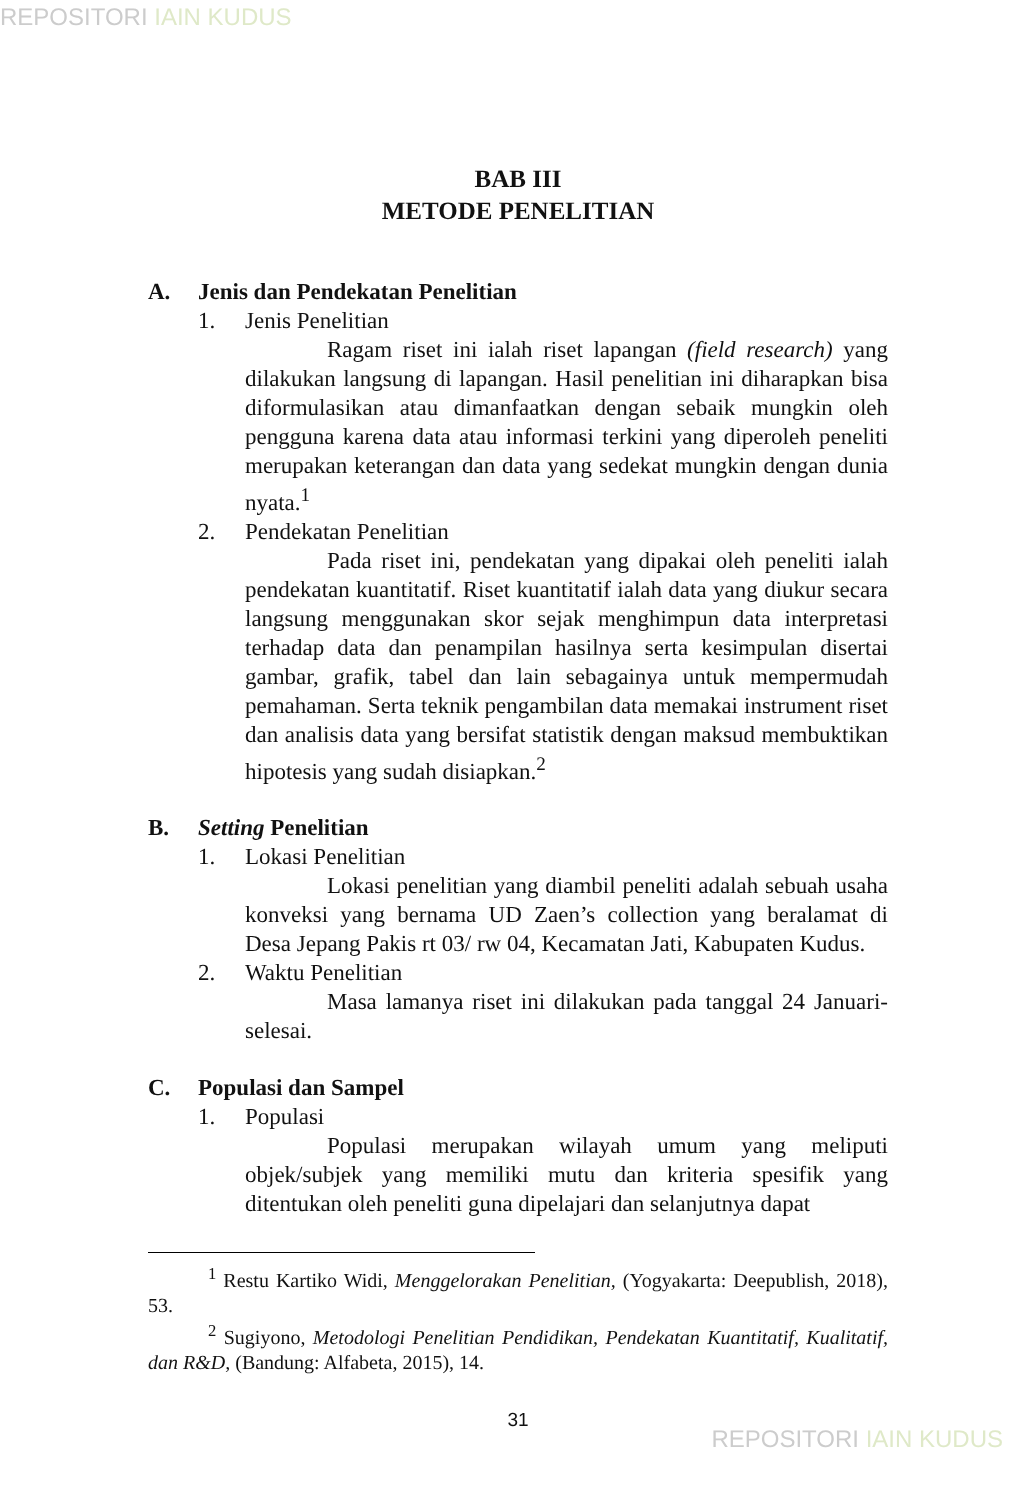REPOSITORI IAIN KUDUS
BAB III
METODE PENELITIAN
A. Jenis dan Pendekatan Penelitian
1. Jenis Penelitian
Ragam riset ini ialah riset lapangan (field research) yang dilakukan langsung di lapangan. Hasil penelitian ini diharapkan bisa diformulasikan atau dimanfaatkan dengan sebaik mungkin oleh pengguna karena data atau informasi terkini yang diperoleh peneliti merupakan keterangan dan data yang sedekat mungkin dengan dunia nyata.<sup>1</sup>
2. Pendekatan Penelitian
Pada riset ini, pendekatan yang dipakai oleh peneliti ialah pendekatan kuantitatif. Riset kuantitatif ialah data yang diukur secara langsung menggunakan skor sejak menghimpun data interpretasi terhadap data dan penampilan hasilnya serta kesimpulan disertai gambar, grafik, tabel dan lain sebagainya untuk mempermudah pemahaman. Serta teknik pengambilan data memakai instrument riset dan analisis data yang bersifat statistik dengan maksud membuktikan hipotesis yang sudah disiapkan.<sup>2</sup>
B. Setting Penelitian
1. Lokasi Penelitian
Lokasi penelitian yang diambil peneliti adalah sebuah usaha konveksi yang bernama UD Zaen’s collection yang beralamat di Desa Jepang Pakis rt 03/ rw 04, Kecamatan Jati, Kabupaten Kudus.
2. Waktu Penelitian
Masa lamanya riset ini dilakukan pada tanggal 24 Januari-selesai.
C. Populasi dan Sampel
1. Populasi
Populasi merupakan wilayah umum yang meliputi objek/subjek yang memiliki mutu dan kriteria spesifik yang ditentukan oleh peneliti guna dipelajari dan selanjutnya dapat
<sup>1</sup> Restu Kartiko Widi, Menggelorakan Penelitian, (Yogyakarta: Deepublish, 2018), 53.
<sup>2</sup> Sugiyono, Metodologi Penelitian Pendidikan, Pendekatan Kuantitatif, Kualitatif, dan R&D, (Bandung: Alfabeta, 2015), 14.
31
REPOSITORI IAIN KUDUS